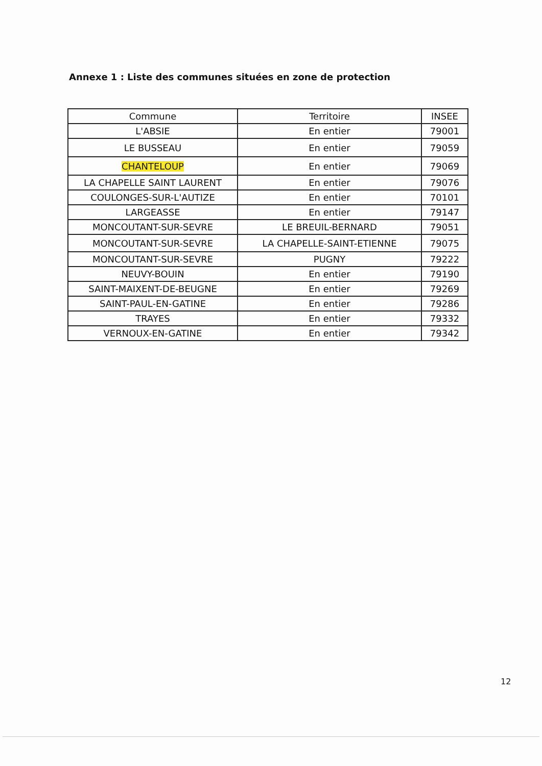Annexe 1 : Liste des communes situées en zone de protection
| Commune | Territoire | INSEE |
| --- | --- | --- |
| L'ABSIE | En entier | 79001 |
| LE BUSSEAU | En entier | 79059 |
| CHANTELOUP | En entier | 79069 |
| LA CHAPELLE SAINT LAURENT | En entier | 79076 |
| COULONGES-SUR-L'AUTIZE | En entier | 70101 |
| LARGEASSE | En entier | 79147 |
| MONCOUTANT-SUR-SEVRE | LE BREUIL-BERNARD | 79051 |
| MONCOUTANT-SUR-SEVRE | LA CHAPELLE-SAINT-ETIENNE | 79075 |
| MONCOUTANT-SUR-SEVRE | PUGNY | 79222 |
| NEUVY-BOUIN | En entier | 79190 |
| SAINT-MAIXENT-DE-BEUGNE | En entier | 79269 |
| SAINT-PAUL-EN-GATINE | En entier | 79286 |
| TRAYES | En entier | 79332 |
| VERNOUX-EN-GATINE | En entier | 79342 |
12